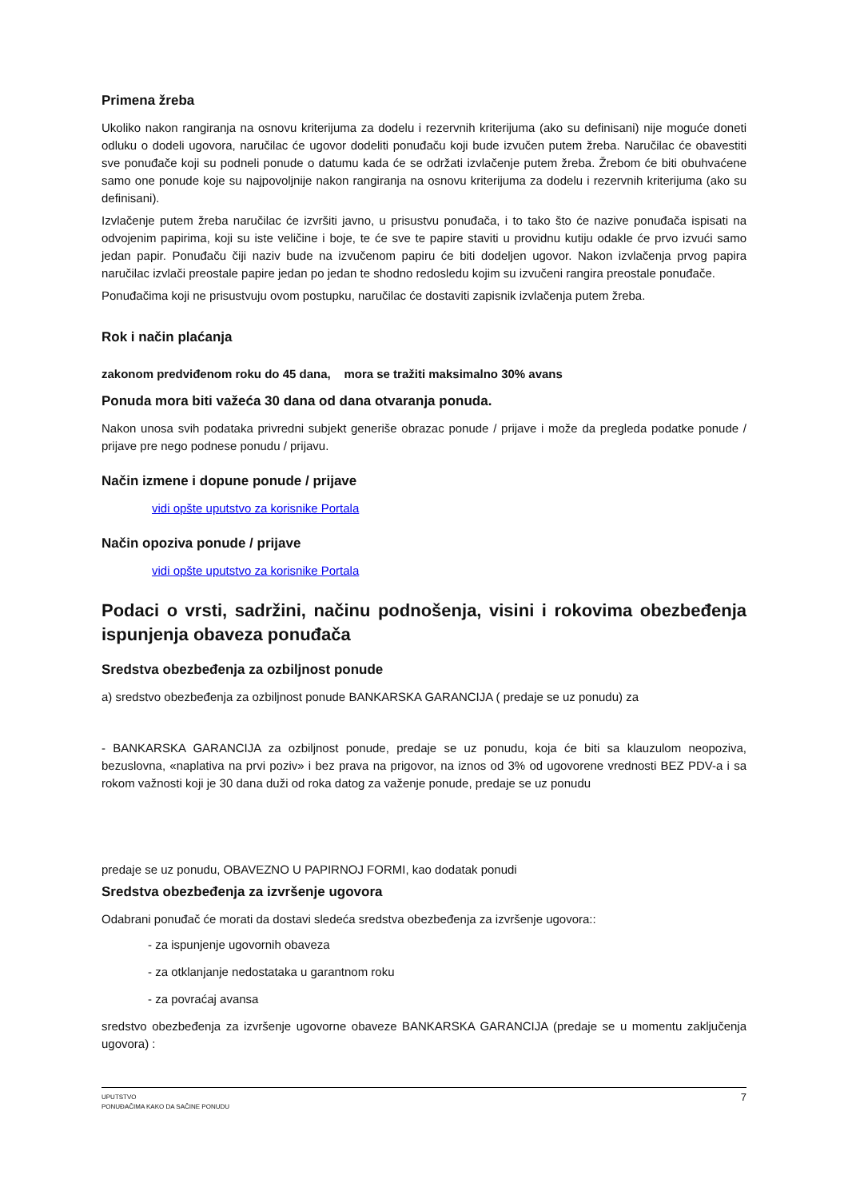Primena žreba
Ukoliko nakon rangiranja na osnovu kriterijuma za dodelu i rezervnih kriterijuma (ako su definisani) nije moguće doneti odluku o dodeli ugovora, naručilac će ugovor dodeliti ponuđaču koji bude izvučen putem žreba. Naručilac će obavestiti sve ponuđače koji su podneli ponude o datumu kada će se održati izvlačenje putem žreba. Žrebom će biti obuhvaćene samo one ponude koje su najpovoljnije nakon rangiranja na osnovu kriterijuma za dodelu i rezervnih kriterijuma (ako su definisani).
Izvlačenje putem žreba naručilac će izvršiti javno, u prisustvu ponuđača, i to tako što će nazive ponuđača ispisati na odvojenim papirima, koji su iste veličine i boje, te će sve te papire staviti u providnu kutiju odakle će prvo izvući samo jedan papir. Ponuđaču čiji naziv bude na izvučenom papiru će biti dodeljen ugovor. Nakon izvlačenja prvog papira naručilac izvlači preostale papire jedan po jedan te shodno redosledu kojim su izvučeni rangira preostale ponuđače.
Ponuđačima koji ne prisustvuju ovom postupku, naručilac će dostaviti zapisnik izvlačenja putem žreba.
Rok i način plaćanja
zakonom predviđenom roku do 45 dana, mora se tražiti maksimalno 30% avans
Ponuda mora biti važeća 30 dana od dana otvaranja ponuda.
Nakon unosa svih podataka privredni subjekt generiše obrazac ponude / prijave i može da pregleda podatke ponude / prijave pre nego podnese ponudu / prijavu.
Način izmene i dopune ponude / prijave
vidi opšte uputstvo za korisnike Portala
Način opoziva ponude / prijave
vidi opšte uputstvo za korisnike Portala
Podaci o vrsti, sadržini, načinu podnošenja, visini i rokovima obezbeđenja ispunjenja obaveza ponuđača
Sredstva obezbeđenja za ozbiljnost ponude
a) sredstvo obezbeđenja za ozbiljnost ponude BANKARSKA GARANCIJA ( predaje se uz ponudu) za
- BANKARSKA GARANCIJA za ozbiljnost ponude, predaje se uz ponudu, koja će biti sa klauzulom neopoziva, bezuslovna, «naplativa na prvi poziv» i bez prava na prigovor, na iznos od 3% od ugovorene vrednosti BEZ PDV-a i sa rokom važnosti koji je 30 dana duži od roka datog za važenje ponude, predaje se uz ponudu
predaje se uz ponudu, OBAVEZNO U PAPIRNOJ FORMI, kao dodatak ponudi
Sredstva obezbeđenja za izvršenje ugovora
Odabrani ponuđač će morati da dostavi sledeća sredstva obezbeđenja za izvršenje ugovora::
- za ispunjenje ugovornih obaveza
- za otklanjanje nedostataka u garantnom roku
- za povraćaj avansa
sredstvo obezbeđenja za izvršenje ugovorne obaveze BANKARSKA GARANCIJA (predaje se u momentu zaključenja ugovora) :
UPUTSTVO
PONUĐAČIMA KAKO DA SAČINE PONUDU
7